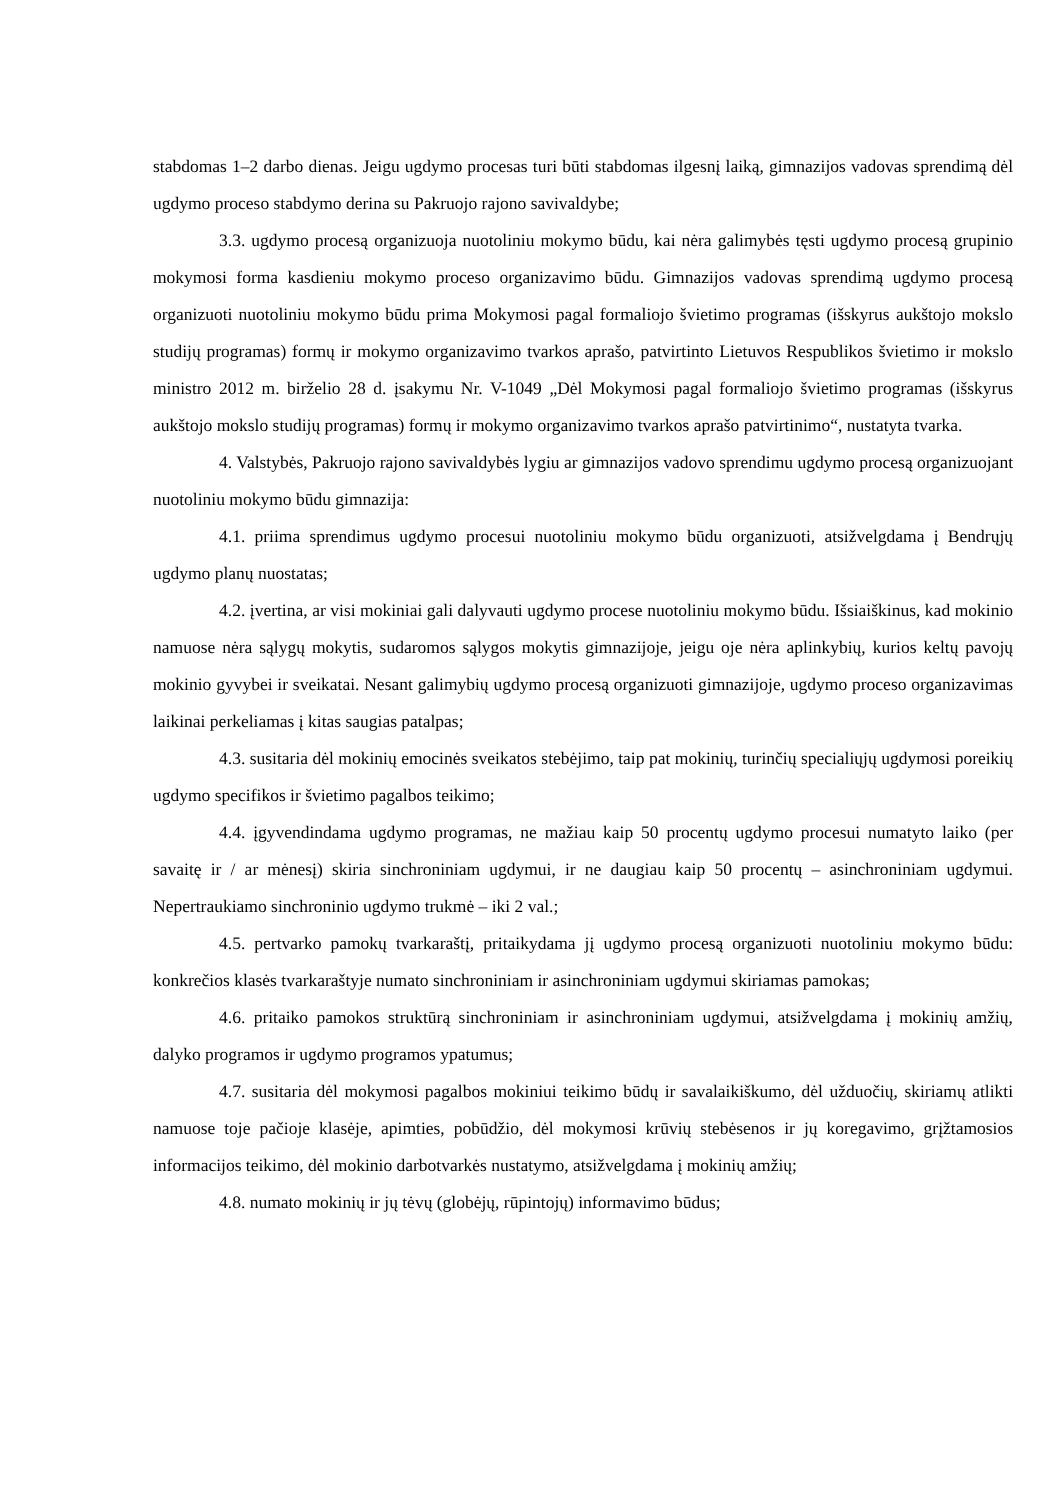stabdomas 1–2 darbo dienas. Jeigu ugdymo procesas turi būti stabdomas ilgesnį laiką, gimnazijos vadovas sprendimą dėl ugdymo proceso stabdymo derina su Pakruojo rajono savivaldybe;
3.3. ugdymo procesą organizuoja nuotoliniu mokymo būdu, kai nėra galimybės tęsti ugdymo procesą grupinio mokymosi forma kasdieniu mokymo proceso organizavimo būdu. Gimnazijos vadovas sprendimą ugdymo procesą organizuoti nuotoliniu mokymo būdu prima Mokymosi pagal formaliojo švietimo programas (išskyrus aukštojo mokslo studijų programas) formų ir mokymo organizavimo tvarkos aprašo, patvirtinto Lietuvos Respublikos švietimo ir mokslo ministro 2012 m. birželio 28 d. įsakymu Nr. V-1049 „Dėl Mokymosi pagal formaliojo švietimo programas (išskyrus aukštojo mokslo studijų programas) formų ir mokymo organizavimo tvarkos aprašo patvirtinimo“, nustatyta tvarka.
4. Valstybės, Pakruojo rajono savivaldybės lygiu ar gimnazijos vadovo sprendimu ugdymo procesą organizuojant nuotoliniu mokymo būdu gimnazija:
4.1. priima sprendimus ugdymo procesui nuotoliniu mokymo būdu organizuoti, atsižvelgdama į Bendrųjų ugdymo planų nuostatas;
4.2. įvertina, ar visi mokiniai gali dalyvauti ugdymo procese nuotoliniu mokymo būdu. Išsiaiškinus, kad mokinio namuose nėra sąlygų mokytis, sudaromos sąlygos mokytis gimnazijoje, jeigu oje nėra aplinkybių, kurios keltų pavojų mokinio gyvybei ir sveikatai. Nesant galimybių ugdymo procesą organizuoti gimnazijoje, ugdymo proceso organizavimas laikinai perkeliamas į kitas saugias patalpas;
4.3. susitaria dėl mokinių emocinės sveikatos stebėjimo, taip pat mokinių, turinčių specialiųjų ugdymosi poreikių ugdymo specifikos ir švietimo pagalbos teikimo;
4.4. įgyvendindama ugdymo programas, ne mažiau kaip 50 procentų ugdymo procesui numatyto laiko (per savaitę ir / ar mėnesį) skiria sinchroniniam ugdymui, ir ne daugiau kaip 50 procentų – asinchroniniam ugdymui. Nepertraukiamo sinchroninio ugdymo trukmė – iki 2 val.;
4.5. pertvarko pamokų tvarkaraštį, pritaikydama jį ugdymo procesą organizuoti nuotoliniu mokymo būdu: konkrečios klasės tvarkaraštyje numato sinchroniniam ir asinchroniniam ugdymui skiriamas pamokas;
4.6. pritaiko pamokos struktūrą sinchroniniam ir asinchroniniam ugdymui, atsižvelgdama į mokinių amžių, dalyko programos ir ugdymo programos ypatumus;
4.7. susitaria dėl mokymosi pagalbos mokiniui teikimo būdų ir savalaikiškumo, dėl užduočių, skiriamų atlikti namuose toje pačioje klasėje, apimties, pobūdžio, dėl mokymosi krūvių stebėsenos ir jų koregavimo, grįžtamosios informacijos teikimo, dėl mokinio darbotvarkės nustatymo, atsižvelgdama į mokinių amžių;
4.8. numato mokinių ir jų tėvų (globėjų, rūpintojų) informavimo būdus;